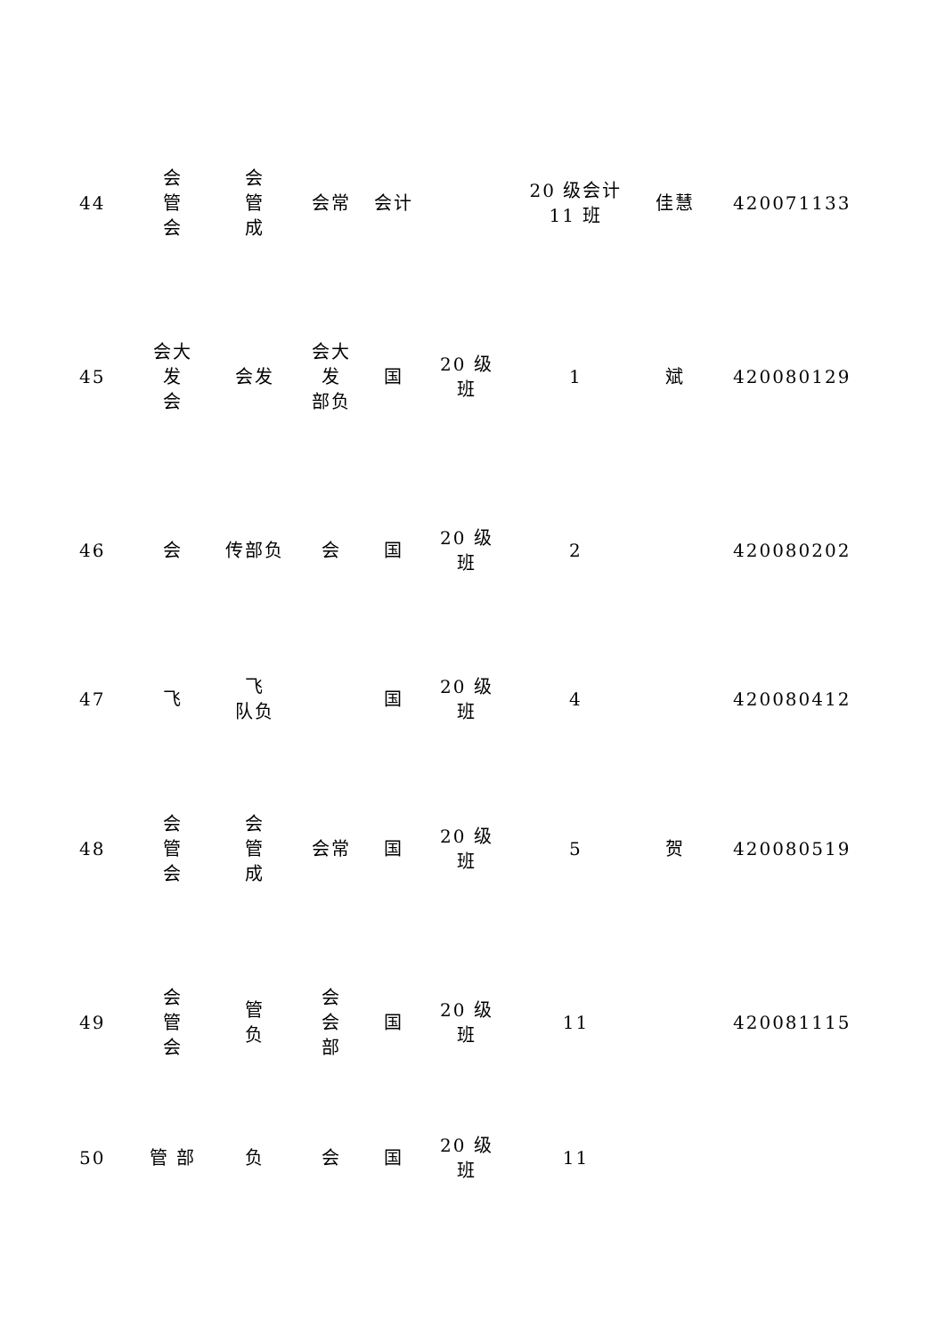| 44 | 会 管 会 | 会 管 成 | 会常 | 会计 | | 20 级会计 11 班 | 佳慧 | 420071133 |
| 45 | 会大 发 会 | 会发 | 会大 发 部负 | 国 | 20 级 班 | 1 | 斌 | 420080129 |
| 46 | 会 | 传部负 | 会 | 国 | 20 级 班 | 2 | | 420080202 |
| 47 | 飞 | 飞 队负 | | 国 | 20 级 班 | 4 | | 420080412 |
| 48 | 会 管 会 | 会 管 成 | 会常 | 国 | 20 级 班 | 5 | 贺 | 420080519 |
| 49 | 会 管 会 | 管 负 | 会 会 部 | 国 | 20 级 班 | 11 | | 420081115 |
| 50 | 管 部 | 负 | 会 | 国 | 20 级 班 | 11 | | |